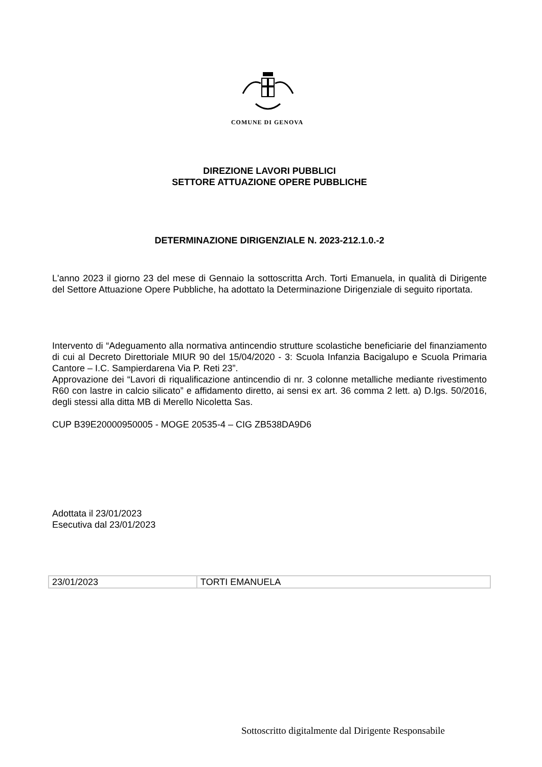COMUNE DI GENOVA
DIREZIONE LAVORI PUBBLICI
SETTORE ATTUAZIONE OPERE PUBBLICHE
DETERMINAZIONE DIRIGENZIALE N. 2023-212.1.0.-2
L'anno 2023 il giorno 23 del mese di Gennaio la sottoscritta Arch. Torti Emanuela, in qualità di Dirigente del Settore Attuazione Opere Pubbliche, ha adottato la Determinazione Dirigenziale di seguito riportata.
Intervento di “Adeguamento alla normativa antincendio strutture scolastiche beneficiarie del finanziamento di cui al Decreto Direttoriale MIUR 90 del 15/04/2020 - 3: Scuola Infanzia Bacigalupo e Scuola Primaria Cantore – I.C. Sampierdarena Via P. Reti 23”.
Approvazione dei “Lavori di riqualificazione antincendio di nr. 3 colonne metalliche mediante rivestimento R60 con lastre in calcio silicato” e affidamento diretto, ai sensi ex art. 36 comma 2 lett. a) D.lgs. 50/2016, degli stessi alla ditta MB di Merello Nicoletta Sas.
CUP B39E20000950005 - MOGE 20535-4 – CIG ZB538DA9D6
Adottata il 23/01/2023
Esecutiva dal 23/01/2023
| 23/01/2023 | TORTI EMANUELA |
Sottoscritto digitalmente dal Dirigente Responsabile